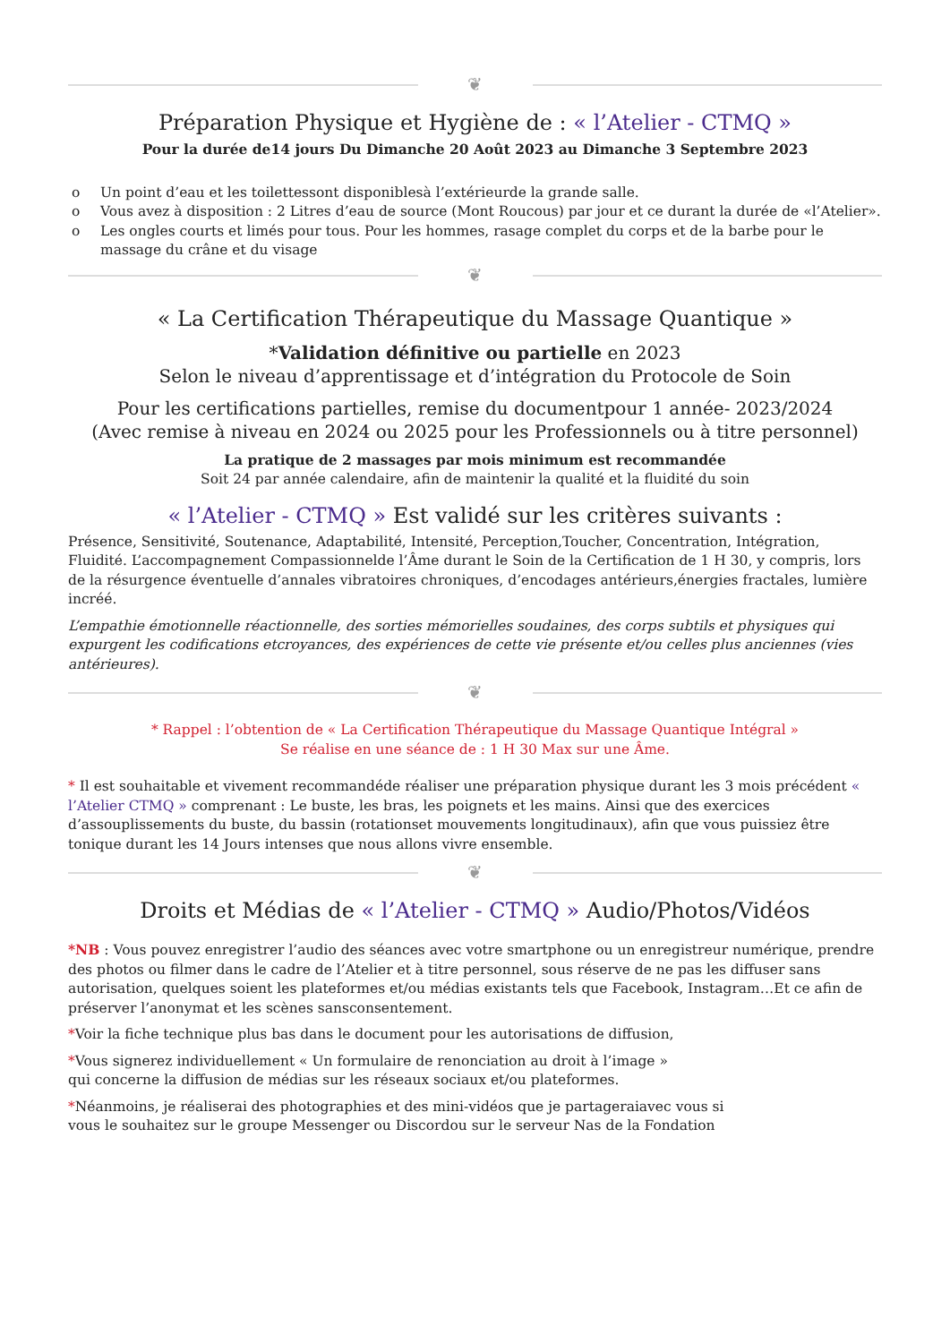❦
Préparation Physique et Hygiène de : « l’Atelier - CTMQ »
Pour la durée de14 jours Du Dimanche 20 Août 2023 au Dimanche 3 Septembre 2023
o Un point d’eau et les toilettessont disponiblesà l’extérieurde la grande salle.
o Vous avez à disposition : 2 Litres d’eau de source (Mont Roucous) par jour et ce durant la durée de «l’Atelier».
o Les ongles courts et limés pour tous. Pour les hommes, rasage complet du corps et de la barbe pour le massage du crâne et du visage
❦
« La Certification Thérapeutique du Massage Quantique »
*Validation définitive ou partielle en 2023
Selon le niveau d’apprentissage et d’intégration du Protocole de Soin
Pour les certifications partielles, remise du documentpour 1 année- 2023/2024
(Avec remise à niveau en 2024 ou 2025 pour les Professionnels ou à titre personnel)
La pratique de 2 massages par mois minimum est recommandée
Soit 24 par année calendaire, afin de maintenir la qualité et la fluidité du soin
« l’Atelier - CTMQ » Est validé sur les critères suivants :
Présence, Sensitivité, Soutenance, Adaptabilité, Intensité, Perception,Toucher, Concentration, Intégration, Fluidité. L’accompagnement Compassionnelde l’Âme durant le Soin de la Certification de 1 H 30, y compris, lors de la résurgence éventuelle d’annales vibratoires chroniques, d’encodages antérieurs,énergies fractales, lumière incréé.
L’empathie émotionnelle réactionnelle, des sorties mémorielles soudaines, des corps subtils et physiques qui expurgent les codifications etcroyances, des expériences de cette vie présente et/ou celles plus anciennes (vies antérieures).
❦
* Rappel : l’obtention de « La Certification Thérapeutique du Massage Quantique Intégral »
Se réalise en une séance de : 1 H 30 Max sur une Âme.
* Il est souhaitable et vivement recommandéde réaliser une préparation physique durant les 3 mois précédent « l’Atelier CTMQ » comprenant : Le buste, les bras, les poignets et les mains. Ainsi que des exercices d’assouplissements du buste, du bassin (rotationset mouvements longitudinaux), afin que vous puissiez être tonique durant les 14 Jours intenses que nous allons vivre ensemble.
❦
Droits et Médias de « l’Atelier - CTMQ » Audio/Photos/Vidéos
*NB : Vous pouvez enregistrer l’audio des séances avec votre smartphone ou un enregistreur numérique, prendre des photos ou filmer dans le cadre de l’Atelier et à titre personnel, sous réserve de ne pas les diffuser sans autorisation, quelques soient les plateformes et/ou médias existants tels que Facebook, Instagram…Et ce afin de préserver l’anonymat et les scènes sansconsentement.
*Voir la fiche technique plus bas dans le document pour les autorisations de diffusion,
*Vous signerez individuellement « Un formulaire de renonciation au droit à l’image »
qui concerne la diffusion de médias sur les réseaux sociaux et/ou plateformes.
*Néanmoins, je réaliserai des photographies et des mini-vidéos que je partageraiavec vous si
vous le souhaitez sur le groupe Messenger ou Discordou sur le serveur Nas de la Fondation